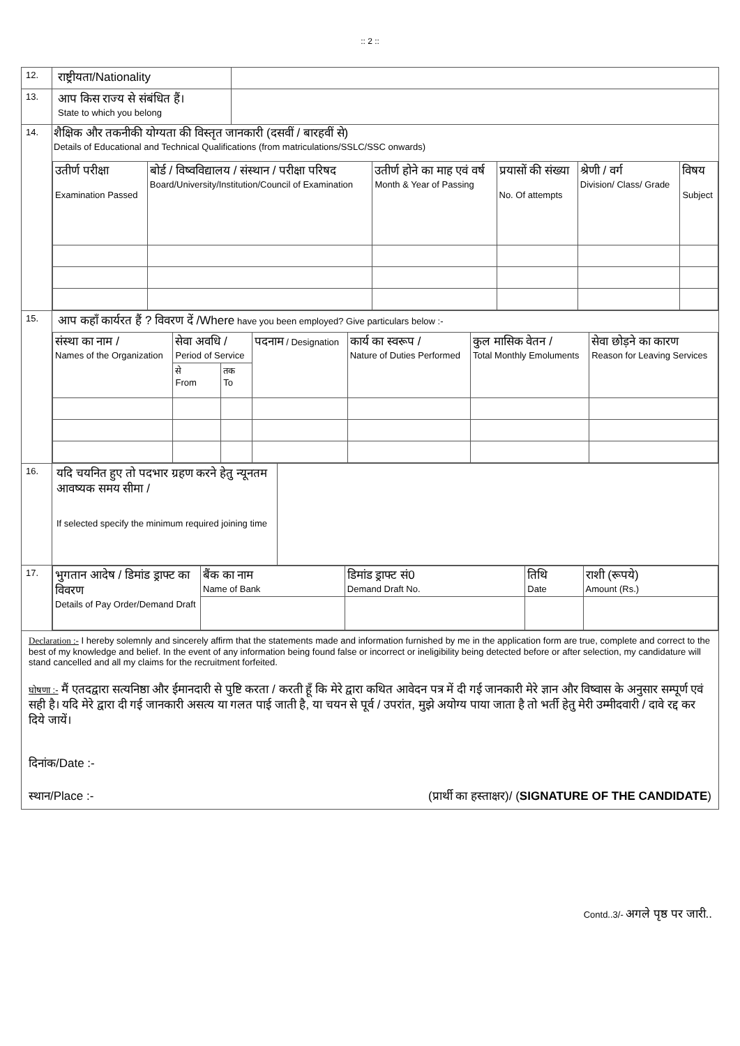:: 2 ::
12.
राष्ट्रीयता/Nationality
13.
आप किस राज्य से संबंधित हैं।
State to which you belong
14.
शैक्षिक और तकनीकी योग्यता की विस्तृत जानकारी (दसवीं / बारहवीं से)
Details of Educational and Technical Qualifications (from matriculations/SSLC/SSC onwards)
| उतीर्ण परीक्षा Examination Passed | बोर्ड / विष्वविद्यालय / संस्थान / परीक्षा परिषद Board/University/Institution/Council of Examination | उतीर्ण होने का माह एवं वर्ष Month & Year of Passing | प्रयासों की संख्या No. Of attempts | श्रेणी / वर्ग Division/ Class/ Grade | विषय Subject |
| --- | --- | --- | --- | --- | --- |
15.
आप कहाँ कार्यरत हैं ? विवरण दें /Where have you been employed? Give particulars below :-
| संस्था का नाम / Names of the Organization | सेवा अवधि / Period of Service | | पदनाम / Designation | कार्य का स्वरूप / Nature of Duties Performed | कुल मासिक वेतन / Total Monthly Emoluments | सेवा छोड़ने का कारण Reason for Leaving Services |
| --- | --- | --- | --- | --- | --- | --- |
| | से From | तक To | | | | |
16.
यदि चयनित हुए तो पदभार ग्रहण करने हेतु न्यूनतम आवष्यक समय सीमा /
If selected specify the minimum required joining time
17.
| भुगतान आदेष / डिमांड ड्राफ्ट का विवरण Details of Pay Order/Demand Draft | बैंक का नाम Name of Bank | डिमांड ड्राफ्ट सं0 Demand Draft No. | तिथि Date | राशी (रूपये) Amount (Rs.) |
Declaration :- I hereby solemnly and sincerely affirm that the statements made and information furnished by me in the application form are true, complete and correct to the best of my knowledge and belief. In the event of any information being found false or incorrect or ineligibility being detected before or after selection, my candidature will stand cancelled and all my claims for the recruitment forfeited.
घोषणा :- मैं एतदद्वारा सत्यनिष्ठा और ईमानदारी से पुष्टि करता / करती हूँ कि मेरे द्वारा कथित आवेदन पत्र में दी गई जानकारी मेरे ज्ञान और विष्वास के अनुसार सम्पूर्ण एवं सही है। यदि मेरे द्वारा दी गई जानकारी असत्य या गलत पाई जाती है, या चयन से पूर्व / उपरांत, मुझे अयोग्य पाया जाता है तो भर्ती हेतु मेरी उम्मीदवारी / दावे रद्द कर दिये जायें।
दिनांक/Date :-
स्थान/Place :- (प्रार्थी का हस्ताक्षर)/ (SIGNATURE OF THE CANDIDATE)
Contd..3/- अगले पृष्ठ पर जारी..